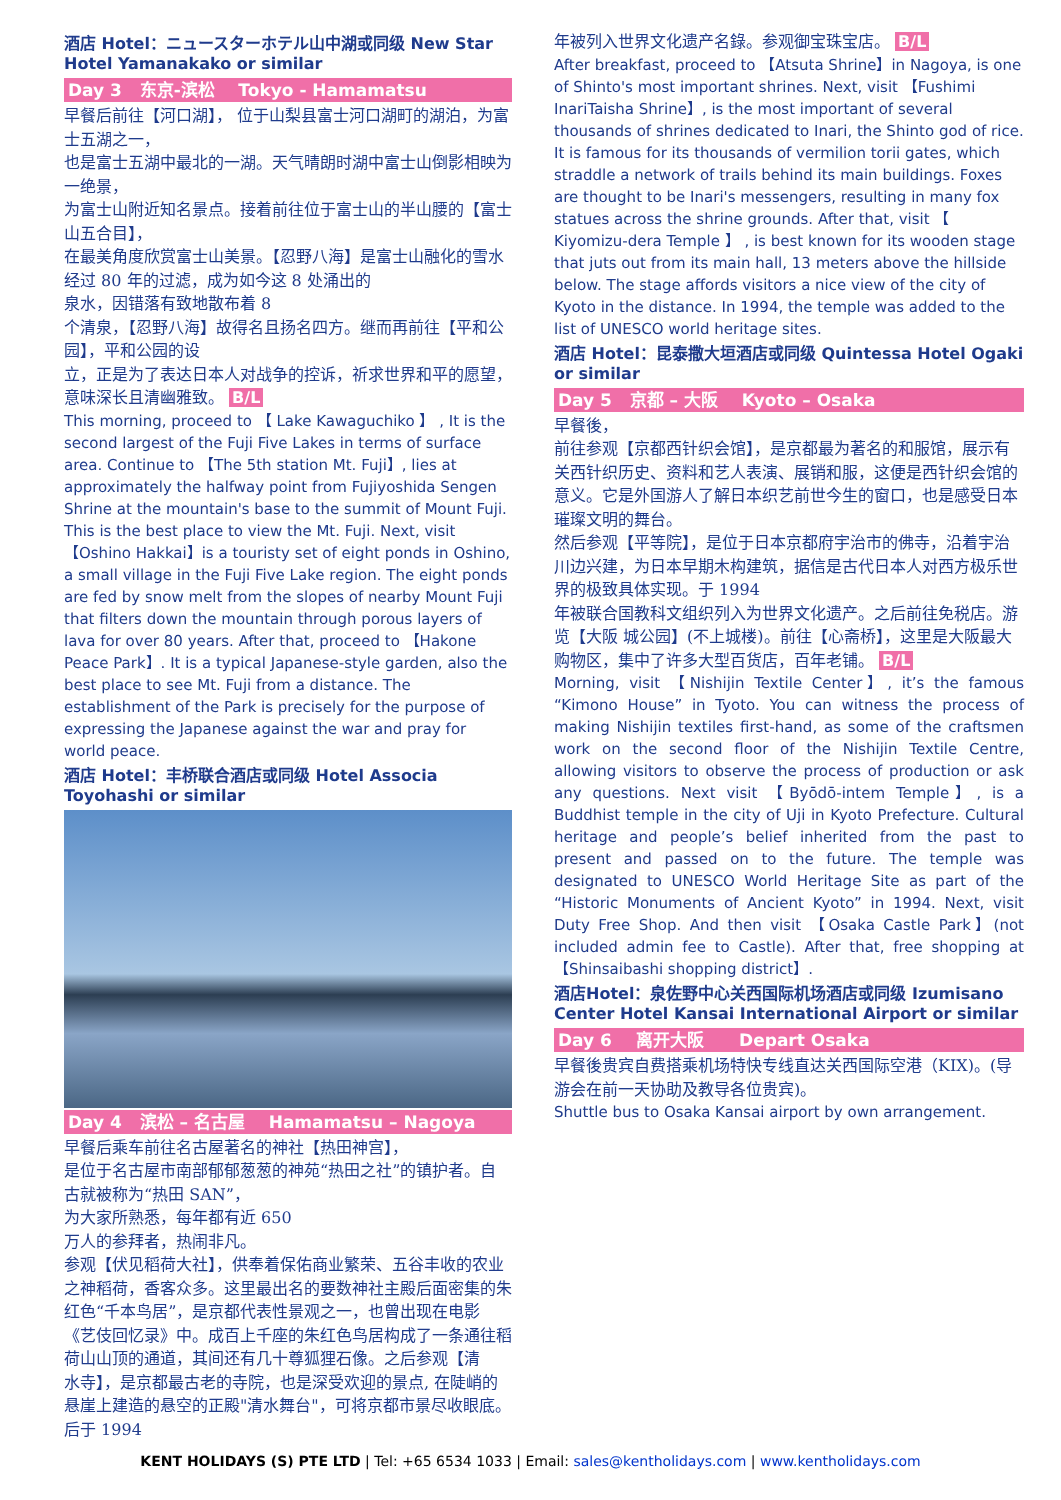酒店 Hotel：ニュースターホテル山中湖或同级 New Star Hotel Yamanakako or similar
Day 3 东京-滨松 Tokyo - Hamamatsu
早餐后前往【河口湖】， 位于山梨县富士河口湖町的湖泊，为富士五湖之一，
也是富士五湖中最北的一湖。天气晴朗时湖中富士山倒影相映为一绝景，
为富士山附近知名景点。接着前往位于富士山的半山腰的【富士山五合目】，
在最美角度欣赏富士山美景。【忍野八海】是富士山融化的雪水经过 80 年的过滤，成为如今这 8 处涌出的
泉水，因错落有致地散布着 8
个清泉，【忍野八海】故得名且扬名四方。继而再前往【平和公园】，平和公园的设
立，正是为了表达日本人对战争的控诉，祈求世界和平的愿望，意味深长且清幽雅致。 B/L
This morning, proceed to 【 Lake Kawaguchiko 】 , It is the second largest of the Fuji Five Lakes in terms of surface area. Continue to 【The 5th station Mt. Fuji】, lies at approximately the halfway point from Fujiyoshida Sengen Shrine at the mountain's base to the summit of Mount Fuji. This is the best place to view the Mt. Fuji. Next, visit 【Oshino Hakkai】is a touristy set of eight ponds in Oshino, a small village in the Fuji Five Lake region. The eight ponds are fed by snow melt from the slopes of nearby Mount Fuji that filters down the mountain through porous layers of lava for over 80 years. After that, proceed to 【Hakone Peace Park】. It is a typical Japanese-style garden, also the best place to see Mt. Fuji from a distance. The establishment of the Park is precisely for the purpose of expressing the Japanese against the war and pray for world peace.
酒店 Hotel：丰桥联合酒店或同级 Hotel Associa Toyohashi or similar
Day 4 滨松 – 名古屋 Hamamatsu – Nagoya
早餐后乘车前往名古屋著名的神社【热田神宫】，
是位于名古屋市南部郁郁葱葱的神苑“热田之社”的镇护者。自古就被称为“热田 SAN”，
为大家所熟悉，每年都有近 650
万人的参拜者，热闹非凡。
参观【伏见稻荷大社】，供奉着保佑商业繁荣、五谷丰收的农业之神稻荷，香客众多。这里最出名的要数神社主殿后面密集的朱红色“千本鸟居”，是京都代表性景观之一，也曾出现在电影《艺伎回忆录》中。成百上千座的朱红色鸟居构成了一条通往稻荷山山顶的通道，其间还有几十尊狐狸石像。之后参观【清
水寺】，是京都最古老的寺院，也是深受欢迎的景点, 在陡峭的悬崖上建造的悬空的正殿"清水舞台"，可将京都市景尽收眼底。后于 1994
年被列入世界文化遗产名錄。参观御宝珠宝店。 B/L
After breakfast, proceed to 【Atsuta Shrine】in Nagoya, is one of Shinto's most important shrines. Next, visit 【Fushimi InariTaisha Shrine】, is the most important of several thousands of shrines dedicated to Inari, the Shinto god of rice. It is famous for its thousands of vermilion torii gates, which straddle a network of trails behind its main buildings. Foxes are thought to be Inari's messengers, resulting in many fox statues across the shrine grounds. After that, visit 【 Kiyomizu-dera Temple 】 , is best known for its wooden stage that juts out from its main hall, 13 meters above the hillside below. The stage affords visitors a nice view of the city of Kyoto in the distance. In 1994, the temple was added to the list of UNESCO world heritage sites.
酒店 Hotel：昆泰撒大垣酒店或同级 Quintessa Hotel Ogaki or similar
Day 5 京都 – 大阪 Kyoto – Osaka
早餐後，
前往参观【京都西针织会馆】，是京都最为著名的和服馆，展示有关西针织历史、资料和艺人表演、展销和服，这便是西针织会馆的意义。它是外国游人了解日本织艺前世今生的窗口，也是感受日本璀璨文明的舞台。
然后参观【平等院】，是位于日本京都府宇治市的佛寺，沿着宇治川边兴建，为日本早期木构建筑，据信是古代日本人对西方极乐世界的极致具体实现。于 1994
年被联合国教科文组织列入为世界文化遗产。之后前往免税店。游览【大阪 城公园】(不上城楼)。前往【心斋桥】，这里是大阪最大购物区，集中了许多大型百货店，百年老铺。 B/L
Morning, visit 【Nishijin Textile Center】, it’s the famous “Kimono House” in Tyoto. You can witness the process of making Nishijin textiles first-hand, as some of the craftsmen work on the second floor of the Nishijin Textile Centre, allowing visitors to observe the process of production or ask any questions. Next visit 【Byōdō-intem Temple】, is a Buddhist temple in the city of Uji in Kyoto Prefecture. Cultural heritage and people’s belief inherited from the past to present and passed on to the future. The temple was designated to UNESCO World Heritage Site as part of the “Historic Monuments of Ancient Kyoto” in 1994. Next, visit Duty Free Shop. And then visit 【Osaka Castle Park】(not included admin fee to Castle). After that, free shopping at 【Shinsaibashi shopping district】.
酒店Hotel：泉佐野中心关西国际机场酒店或同级 Izumisano Center Hotel Kansai International Airport or similar
Day 6 离开大阪 Depart Osaka
早餐後贵宾自费搭乘机场特快专线直达关西国际空港（KIX)。(导游会在前一天协助及教导各位贵宾)。
Shuttle bus to Osaka Kansai airport by own arrangement.
KENT HOLIDAYS (S) PTE LTD | Tel: +65 6534 1033 | Email: sales@kentholidays.com | www.kentholidays.com